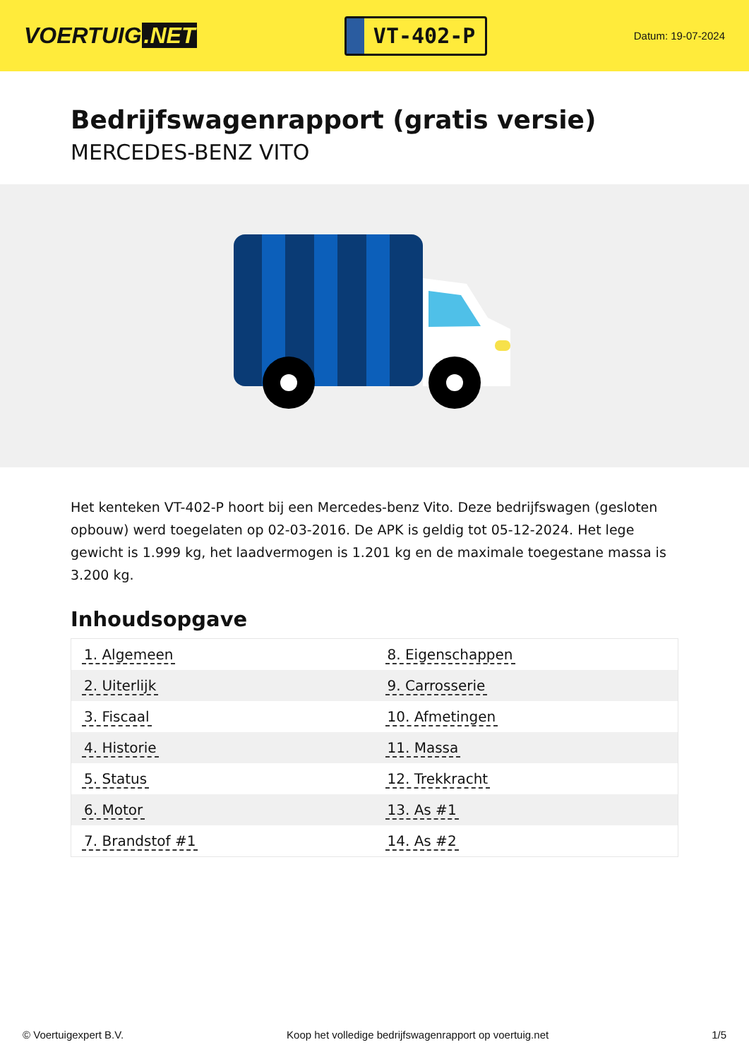VOERTUIG.NET
VT-402-P
Datum: 19-07-2024
Bedrijfswagenrapport (gratis versie)
MERCEDES-BENZ VITO
Het kenteken VT-402-P hoort bij een Mercedes-benz Vito. Deze bedrijfswagen (gesloten opbouw) werd toegelaten op 02-03-2016. De APK is geldig tot 05-12-2024. Het lege gewicht is 1.999 kg, het laadvermogen is 1.201 kg en de maximale toegestane massa is 3.200 kg.
Inhoudsopgave
| 1. Algemeen | 8. Eigenschappen |
| 2. Uiterlijk | 9. Carrosserie |
| 3. Fiscaal | 10. Afmetingen |
| 4. Historie | 11. Massa |
| 5. Status | 12. Trekkracht |
| 6. Motor | 13. As #1 |
| 7. Brandstof #1 | 14. As #2 |
© Voertuigexpert B.V. Koop het volledige bedrijfswagenrapport op voertuig.net 1/5